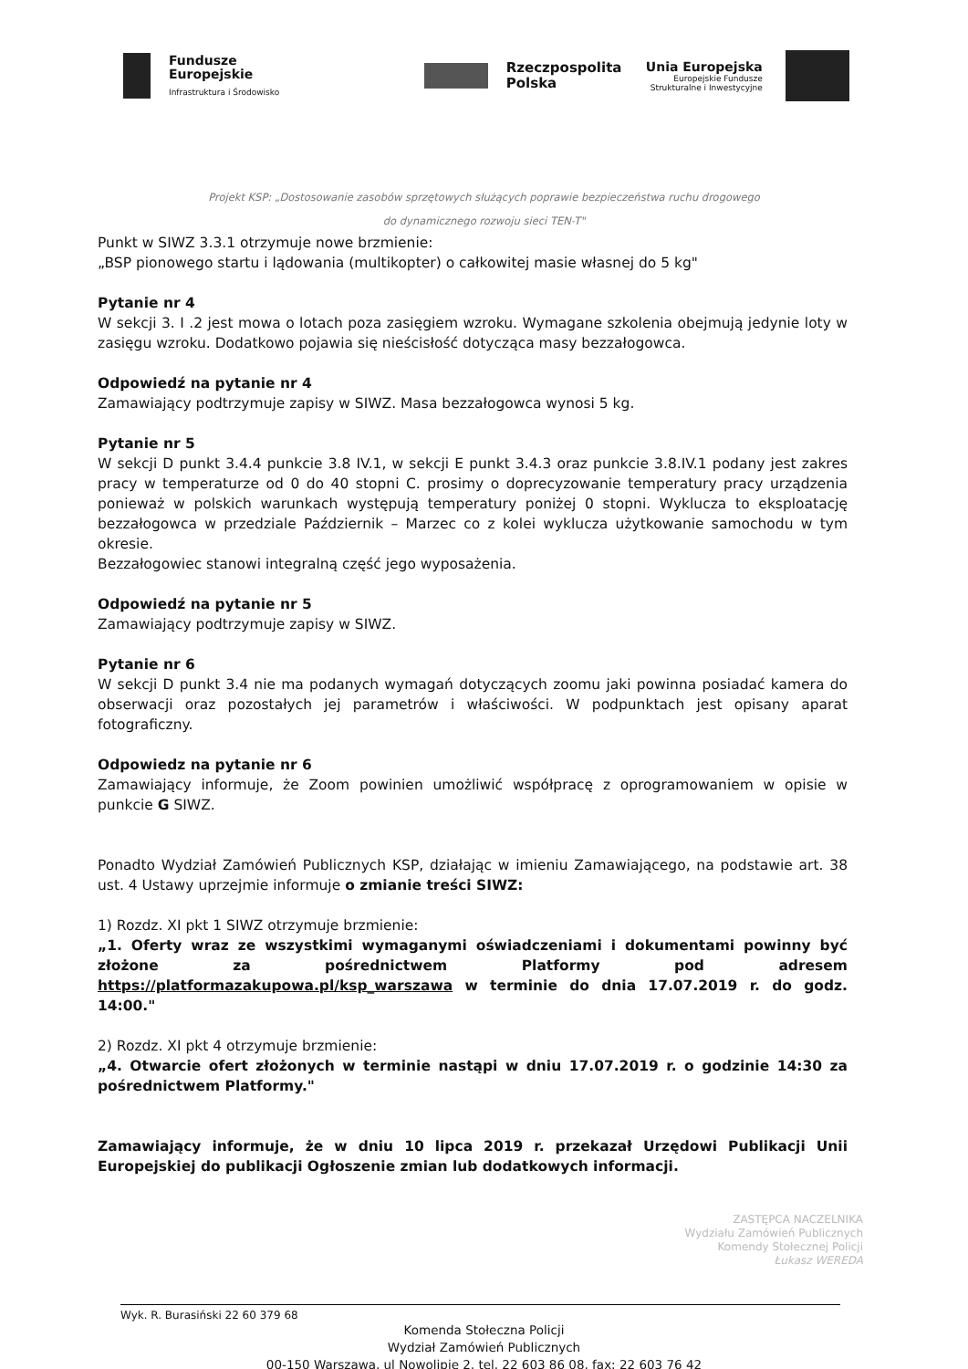Fundusze
Europejskie
Infrastruktura i Środowisko
Rzeczpospolita
Polska
Unia Europejska
Europejskie Fundusze
Strukturalne i Inwestycyjne
Projekt KSP: „Dostosowanie zasobów sprzętowych służących poprawie bezpieczeństwa ruchu drogowego
do dynamicznego rozwoju sieci TEN-T"
Punkt w SIWZ 3.3.1 otrzymuje nowe brzmienie:
„BSP pionowego startu i lądowania (multikopter) o całkowitej masie własnej do 5 kg"
Pytanie nr 4
W sekcji 3. I .2 jest mowa o lotach poza zasięgiem wzroku. Wymagane szkolenia obejmują jedynie loty w zasięgu wzroku. Dodatkowo pojawia się nieścisłość dotycząca masy bezzałogowca.
Odpowiedź na pytanie nr 4
Zamawiający podtrzymuje zapisy w SIWZ. Masa bezzałogowca wynosi 5 kg.
Pytanie nr 5
W sekcji D punkt 3.4.4 punkcie 3.8 IV.1, w sekcji E punkt 3.4.3 oraz punkcie 3.8.IV.1 podany jest zakres pracy w temperaturze od 0 do 40 stopni C. prosimy o doprecyzowanie temperatury pracy urządzenia ponieważ w polskich warunkach występują temperatury poniżej 0 stopni. Wyklucza to eksploatację bezzałogowca w przedziale Październik – Marzec co z kolei wyklucza użytkowanie samochodu w tym okresie.
Bezzałogowiec stanowi integralną część jego wyposażenia.
Odpowiedź na pytanie nr 5
Zamawiający podtrzymuje zapisy w SIWZ.
Pytanie nr 6
W sekcji D punkt 3.4 nie ma podanych wymagań dotyczących zoomu jaki powinna posiadać kamera do obserwacji oraz pozostałych jej parametrów i właściwości. W podpunktach jest opisany aparat fotograficzny.
Odpowiedz na pytanie nr 6
Zamawiający informuje, że Zoom powinien umożliwić współpracę z oprogramowaniem w opisie w punkcie G SIWZ.
Ponadto Wydział Zamówień Publicznych KSP, działając w imieniu Zamawiającego, na podstawie art. 38 ust. 4 Ustawy uprzejmie informuje o zmianie treści SIWZ:
1) Rozdz. XI pkt 1 SIWZ otrzymuje brzmienie:
„1. Oferty wraz ze wszystkimi wymaganymi oświadczeniami i dokumentami powinny być złożone za pośrednictwem Platformy pod adresem https://platformazakupowa.pl/ksp_warszawa w terminie do dnia 17.07.2019 r. do godz. 14:00."
2) Rozdz. XI pkt 4 otrzymuje brzmienie:
„4. Otwarcie ofert złożonych w terminie nastąpi w dniu 17.07.2019 r. o godzinie 14:30 za pośrednictwem Platformy."
Zamawiający informuje, że w dniu 10 lipca 2019 r. przekazał Urzędowi Publikacji Unii Europejskiej do publikacji Ogłoszenie zmian lub dodatkowych informacji.
ZASTĘPCA NACZELNIKA
Wydziału Zamówień Publicznych
Komendy Stołecznej Policji
Łukasz WEREDA
Wyk. R. Burasiński 22 60 379 68
Komenda Stołeczna Policji
Wydział Zamówień Publicznych
00-150 Warszawa, ul Nowolipie 2, tel. 22 603 86 08, fax: 22 603 76 42